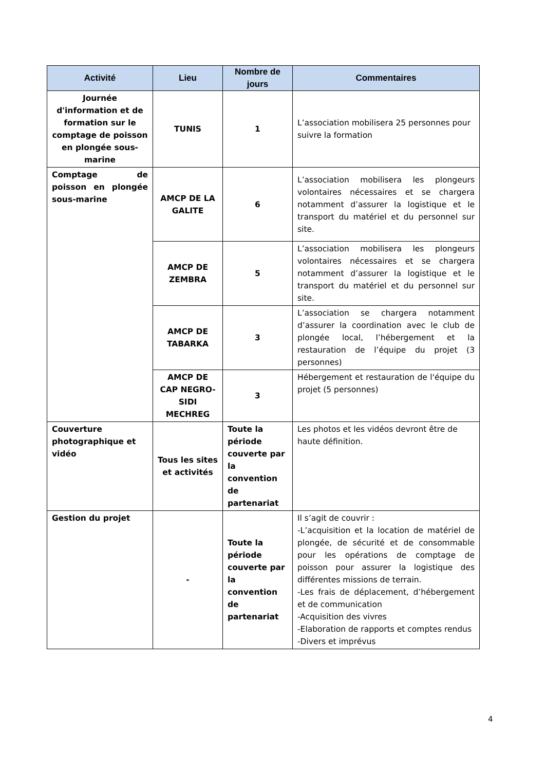| Activité | Lieu | Nombre de jours | Commentaires |
| --- | --- | --- | --- |
| Journée d'information et de formation sur le comptage de poisson en plongée sous-marine | TUNIS | 1 | L’association mobilisera 25 personnes pour suivre la formation |
| Comptage de poisson en plongée sous-marine | AMCP DE LA GALITE | 6 | L’association mobilisera les plongeurs volontaires nécessaires et se chargera notamment d’assurer la logistique et le transport du matériel et du personnel sur site. |
| | AMCP DE ZEMBRA | 5 | L’association mobilisera les plongeurs volontaires nécessaires et se chargera notamment d’assurer la logistique et le transport du matériel et du personnel sur site. |
| | AMCP DE TABARKA | 3 | L’association se chargera notamment d’assurer la coordination avec le club de plongée local, l’hébergement et la restauration de l’équipe du projet (3 personnes) |
| | AMCP DE CAP NEGRO-SIDI MECHREG | 3 | Hébergement et restauration de l'équipe du projet (5 personnes) |
| Couverture photographique et vidéo | Tous les sites et activités | Toute la période couverte par la convention de partenariat | Les photos et les vidéos devront être de haute définition. |
| Gestion du projet | - | Toute la période couverte par la convention de partenariat | Il s’agit de couvrir : -L’acquisition et la location de matériel de plongée, de sécurité et de consommable pour les opérations de comptage de poisson pour assurer la logistique des différentes missions de terrain. -Les frais de déplacement, d’hébergement et de communication -Acquisition des vivres -Elaboration de rapports et comptes rendus -Divers et imprévus |
4